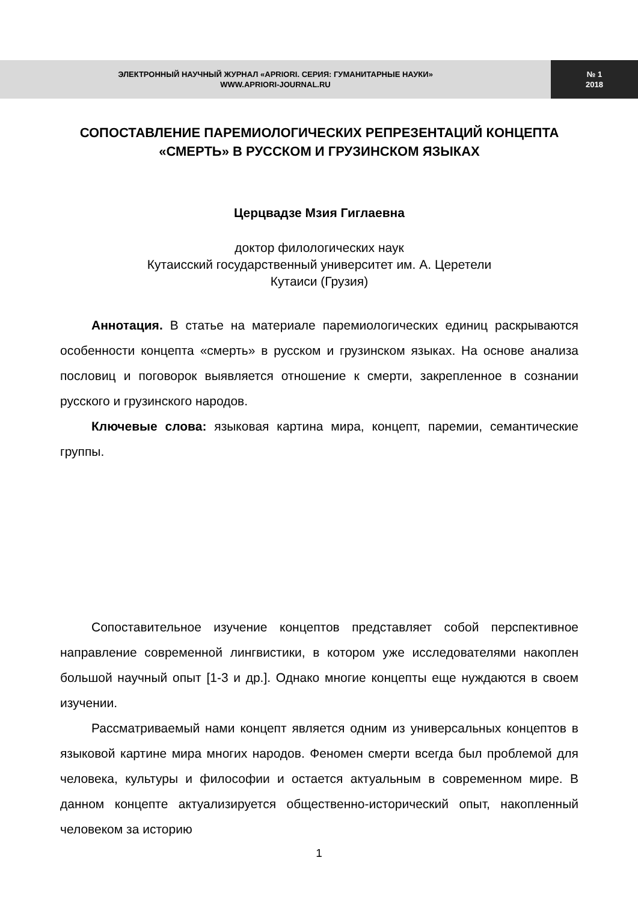ЭЛЕКТРОННЫЙ НАУЧНЫЙ ЖУРНАЛ «APRIORI. СЕРИЯ: ГУМАНИТАРНЫЕ НАУКИ»
WWW.APRIORI-JOURNAL.RU
№ 1
2018
СОПОСТАВЛЕНИЕ ПАРЕМИОЛОГИЧЕСКИХ РЕПРЕЗЕНТАЦИЙ КОНЦЕПТА «СМЕРТЬ» В РУССКОМ И ГРУЗИНСКОМ ЯЗЫКАХ
Церцвадзе Мзия Гиглаевна
доктор филологических наук
Кутаисский государственный университет им. А. Церетели
Кутаиси (Грузия)
Аннотация. В статье на материале паремиологических единиц раскрываются особенности концепта «смерть» в русском и грузинском языках. На основе анализа пословиц и поговорок выявляется отношение к смерти, закрепленное в сознании русского и грузинского народов.
Ключевые слова: языковая картина мира, концепт, паремии, семантические группы.
Сопоставительное изучение концептов представляет собой перспективное направление современной лингвистики, в котором уже исследователями накоплен большой научный опыт [1-3 и др.]. Однако многие концепты еще нуждаются в своем изучении.
Рассматриваемый нами концепт является одним из универсальных концептов в языковой картине мира многих народов. Феномен смерти всегда был проблемой для человека, культуры и философии и остается актуальным в современном мире. В данном концепте актуализируется общественно-исторический опыт, накопленный человеком за историю
1